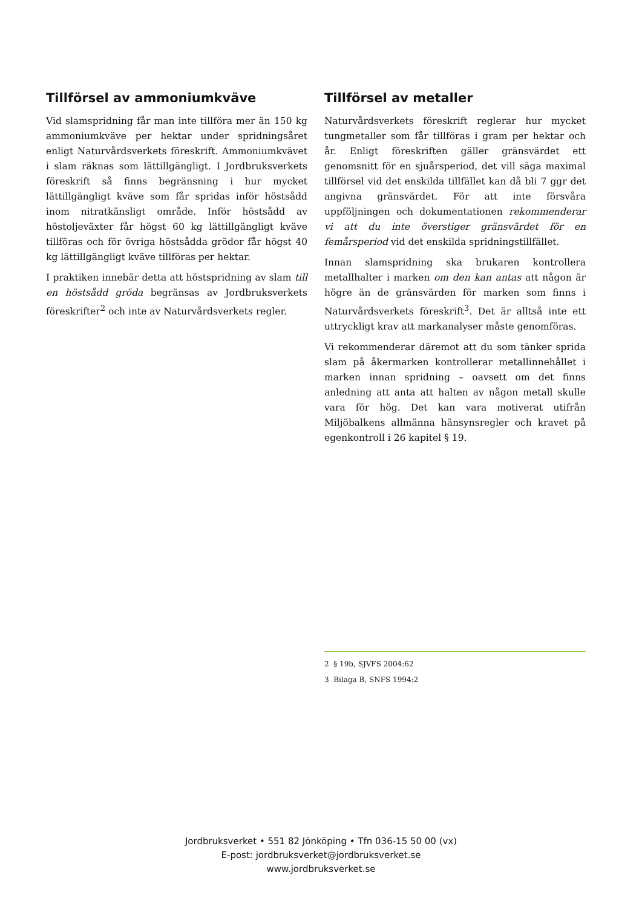Tillförsel av ammoniumkväve
Vid slamspridning får man inte tillföra mer än 150 kg ammoniumkväve per hektar under spridningsåret enligt Naturvårdsverkets föreskrift. Ammoniumkvävet i slam räknas som lättillgängligt. I Jordbruksverkets föreskrift så finns begränsning i hur mycket lättillgängligt kväve som får spridas inför höstsådd inom nitratkänsligt område. Inför höstsådd av höstoljeväxter får högst 60 kg lättillgängligt kväve tillföras och för övriga höstsådda grödor får högst 40 kg lättillgängligt kväve tillföras per hektar.
I praktiken innebär detta att höstspridning av slam till en höstsådd gröda begränsas av Jordbruksverkets föreskrifter<sup>2</sup> och inte av Naturvårdsverkets regler.
Tillförsel av metaller
Naturvårdsverkets föreskrift reglerar hur mycket tungmetaller som får tillföras i gram per hektar och år. Enligt föreskriften gäller gränsvärdet ett genomsnitt för en sjuårsperiod, det vill säga maximal tillförsel vid det enskilda tillfället kan då bli 7 ggr det angivna gränsvärdet. För att inte försvåra uppföljningen och dokumentationen rekommenderar vi att du inte överstiger gränsvärdet för en femårsperiod vid det enskilda spridningstillfället.
Innan slamspridning ska brukaren kontrollera metallhalter i marken om den kan antas att någon är högre än de gränsvärden för marken som finns i Naturvårdsverkets föreskrift<sup>3</sup>. Det är alltså inte ett uttryckligt krav att markanalyser måste genomföras.
Vi rekommenderar däremot att du som tänker sprida slam på åkermarken kontrollerar metallinnehållet i marken innan spridning – oavsett om det finns anledning att anta att halten av någon metall skulle vara för hög. Det kan vara motiverat utifrån Miljöbalkens allmänna hänsynsregler och kravet på egenkontroll i 26 kapitel § 19.
2 § 19b, SJVFS 2004:62
3 Bilaga B, SNFS 1994:2
Jordbruksverket • 551 82 Jönköping • Tfn 036-15 50 00 (vx)
E-post: jordbruksverket@jordbruksverket.se
www.jordbruksverket.se